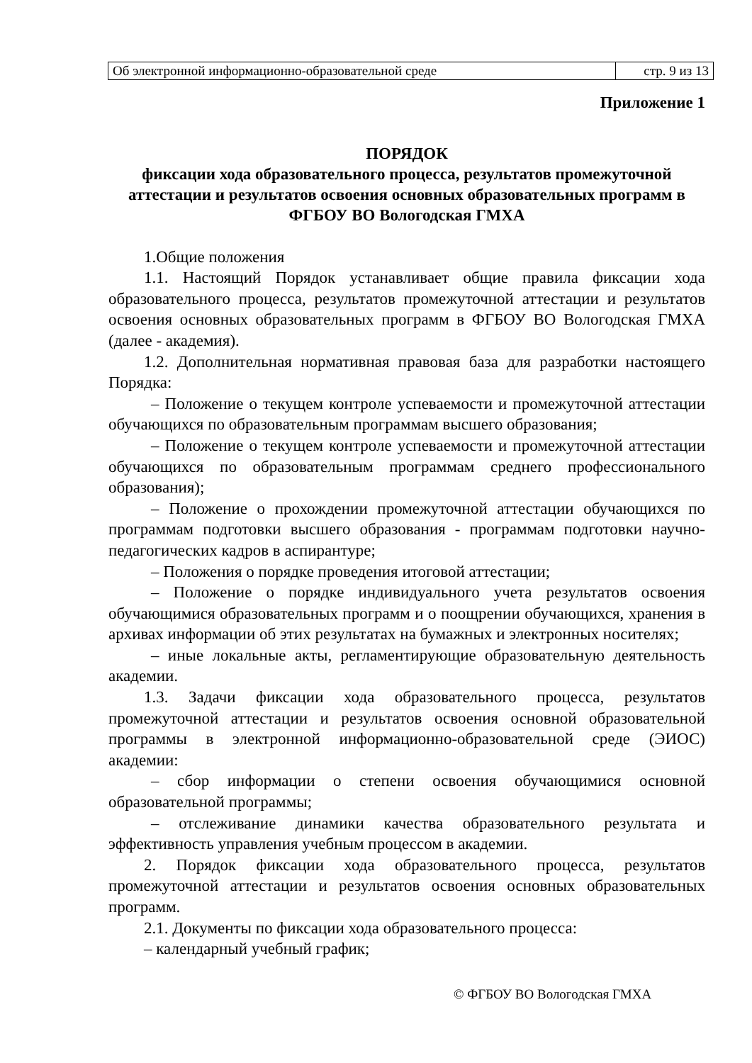| Об электронной информационно-образовательной среде | стр. 9 из 13 |
Приложение 1
ПОРЯДОК
фиксации хода образовательного процесса, результатов промежуточной аттестации и результатов освоения основных образовательных программ в ФГБОУ ВО Вологодская ГМХА
1.Общие положения
1.1. Настоящий Порядок устанавливает общие правила фиксации хода образовательного процесса, результатов промежуточной аттестации и результатов освоения основных образовательных программ в ФГБОУ ВО Вологодская ГМХА (далее - академия).
1.2. Дополнительная нормативная правовая база для разработки настоящего Порядка:
– Положение о текущем контроле успеваемости и промежуточной аттестации обучающихся по образовательным программам высшего образования;
– Положение о текущем контроле успеваемости и промежуточной аттестации обучающихся по образовательным программам среднего профессионального образования);
– Положение о прохождении промежуточной аттестации обучающихся по программам подготовки высшего образования - программам подготовки научно-педагогических кадров в аспирантуре;
– Положения о порядке проведения итоговой аттестации;
– Положение о порядке индивидуального учета результатов освоения обучающимися образовательных программ и о поощрении обучающихся, хранения в архивах информации об этих результатах на бумажных и электронных носителях;
– иные локальные акты, регламентирующие образовательную деятельность академии.
1.3. Задачи фиксации хода образовательного процесса, результатов промежуточной аттестации и результатов освоения основной образовательной программы в электронной информационно-образовательной среде (ЭИОС) академии:
– сбор информации о степени освоения обучающимися основной образовательной программы;
– отслеживание динамики качества образовательного результата и эффективность управления учебным процессом в академии.
2. Порядок фиксации хода образовательного процесса, результатов промежуточной аттестации и результатов освоения основных образовательных программ.
2.1. Документы по фиксации хода образовательного процесса:
– календарный учебный график;
© ФГБОУ ВО Вологодская ГМХА